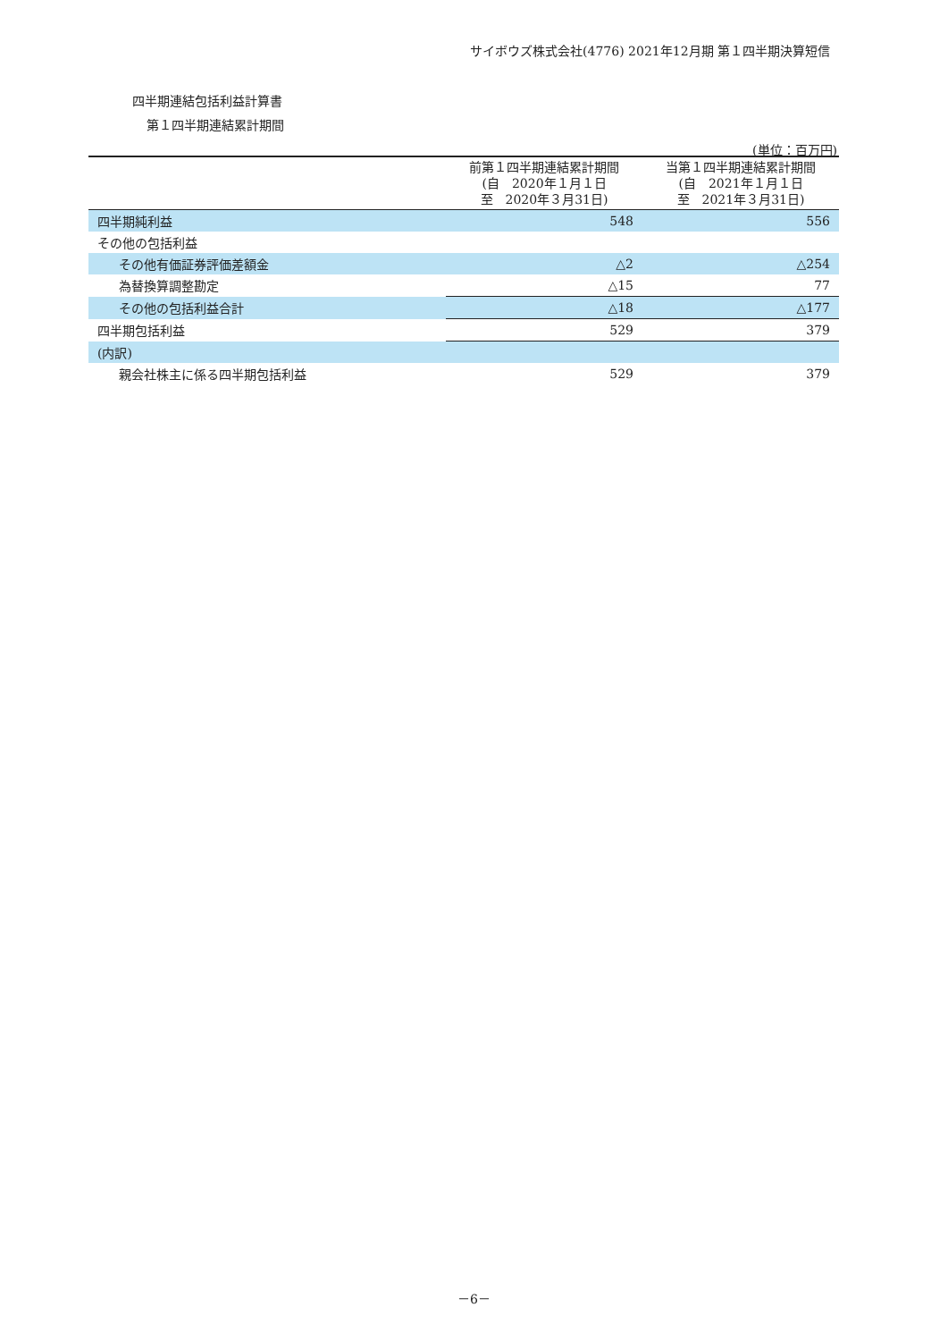サイボウズ株式会社(4776) 2021年12月期 第１四半期決算短信
四半期連結包括利益計算書
第１四半期連結累計期間
(単位：百万円)
| | 前第１四半期連結累計期間 (自 2020年１月１日 至 2020年３月31日) | 当第１四半期連結累計期間 (自 2021年１月１日 至 2021年３月31日) |
| --- | --- | --- |
| 四半期純利益 | 548 | 556 |
| その他の包括利益 | | |
| その他有価証券評価差額金 | △2 | △254 |
| 為替換算調整勘定 | △15 | 77 |
| その他の包括利益合計 | △18 | △177 |
| 四半期包括利益 | 529 | 379 |
| (内訳) | | |
| 親会社株主に係る四半期包括利益 | 529 | 379 |
－6－